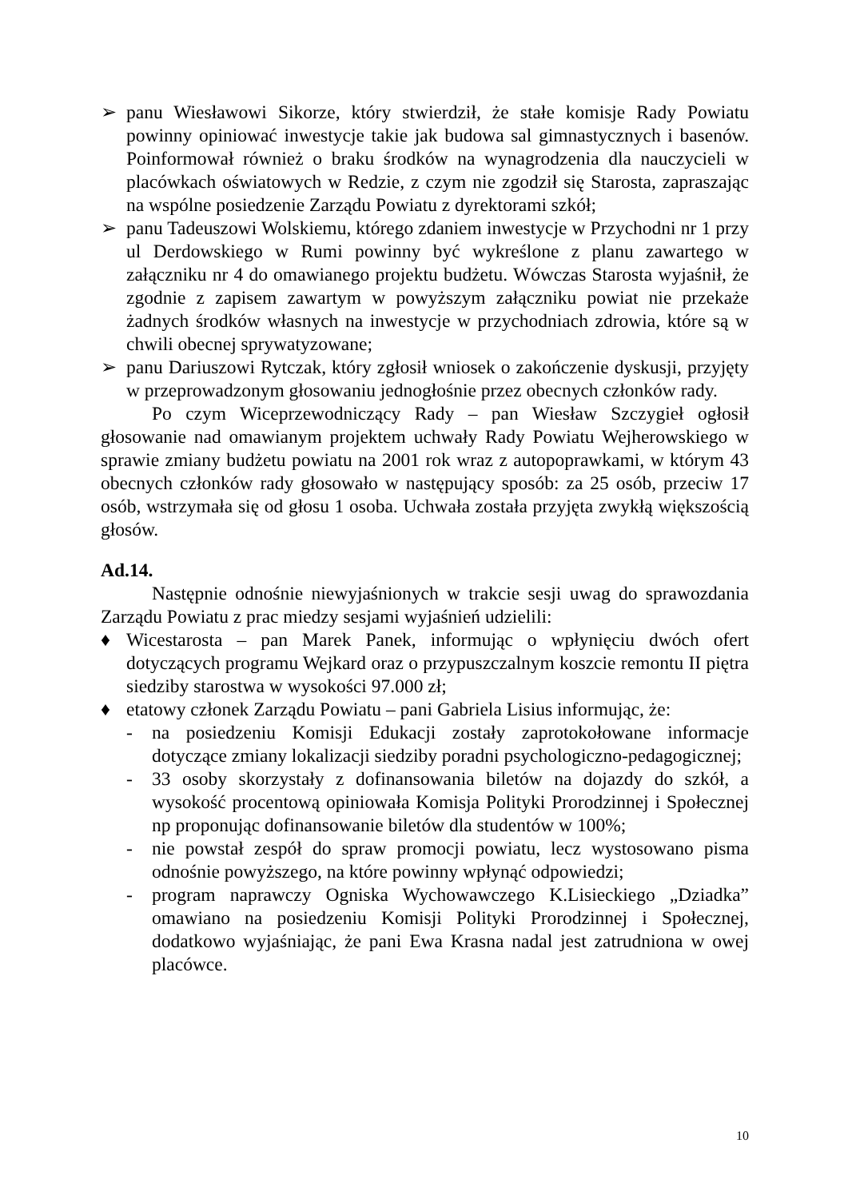➢ panu Wiesławowi Sikorze, który stwierdził, że stałe komisje Rady Powiatu powinny opiniować inwestycje takie jak budowa sal gimnastycznych i basenów. Poinformował również o braku środków na wynagrodzenia dla nauczycieli w placówkach oświatowych w Redzie, z czym nie zgodził się Starosta, zapraszając na wspólne posiedzenie Zarządu Powiatu z dyrektorami szkół;
➢ panu Tadeuszowi Wolskiemu, którego zdaniem inwestycje w Przychodni nr 1 przy ul Derdowskiego w Rumi powinny być wykreślone z planu zawartego w załączniku nr 4 do omawianego projektu budżetu. Wówczas Starosta wyjaśnił, że zgodnie z zapisem zawartym w powyższym załączniku powiat nie przekaże żadnych środków własnych na inwestycje w przychodniach zdrowia, które są w chwili obecnej sprywatyzowane;
➢ panu Dariuszowi Rytczak, który zgłosił wniosek o zakończenie dyskusji, przyjęty w przeprowadzonym głosowaniu jednogłośnie przez obecnych członków rady.
Po czym Wiceprzewodniczący Rady – pan Wiesław Szczygieł ogłosił głosowanie nad omawianym projektem uchwały Rady Powiatu Wejherowskiego w sprawie zmiany budżetu powiatu na 2001 rok wraz z autopoprawkami, w którym 43 obecnych członków rady głosowało w następujący sposób: za 25 osób, przeciw 17 osób, wstrzymała się od głosu 1 osoba. Uchwała została przyjęta zwykłą większością głosów.
Ad.14.
Następnie odnośnie niewyjaśnionych w trakcie sesji uwag do sprawozdania Zarządu Powiatu z prac miedzy sesjami wyjaśnień udzielili:
♦ Wicestarosta – pan Marek Panek, informując o wpłynięciu dwóch ofert dotyczących programu Wejkard oraz o przypuszczalnym koszcie remontu II piętra siedziby starostwa w wysokości 97.000 zł;
♦ etatowy członek Zarządu Powiatu – pani Gabriela Lisius informując, że:
- na posiedzeniu Komisji Edukacji zostały zaprotokołowane informacje dotyczące zmiany lokalizacji siedziby poradni psychologiczno-pedagogicznej;
- 33 osoby skorzystały z dofinansowania biletów na dojazdy do szkół, a wysokość procentową opiniowała Komisja Polityki Prorodzinnej i Społecznej np proponując dofinansowanie biletów dla studentów w 100%;
- nie powstał zespół do spraw promocji powiatu, lecz wystosowano pisma odnośnie powyższego, na które powinny wpłynąć odpowiedzi;
- program naprawczy Ogniska Wychowawczego K.Lisieckiego „Dziadka” omawiano na posiedzeniu Komisji Polityki Prorodzinnej i Społecznej, dodatkowo wyjaśniając, że pani Ewa Krasna nadal jest zatrudniona w owej placówce.
10